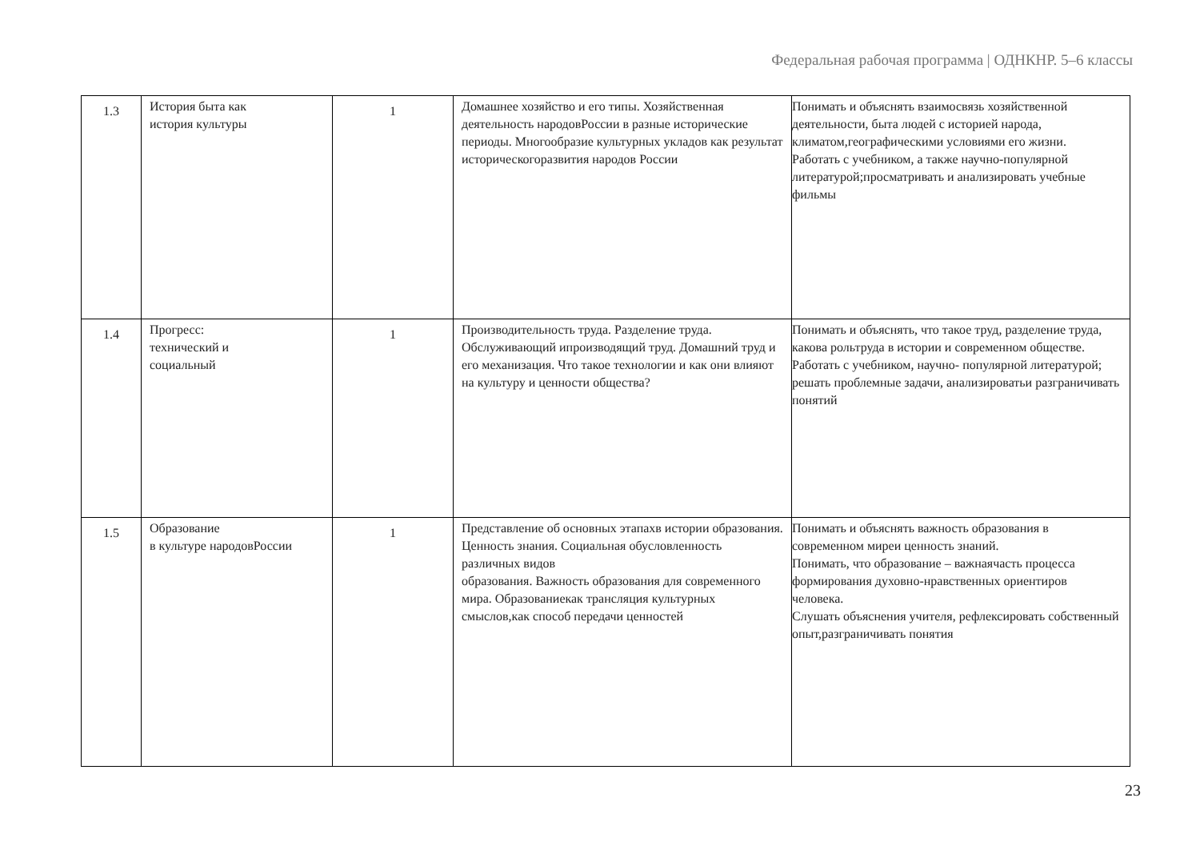Федеральная рабочая программа | ОДНКНР. 5–6 классы
| 1.3 | История быта как история культуры | 1 | Домашнее хозяйство и его типы. Хозяйственная деятельность народовРоссии в разные исторические периоды. Многообразие культурных укладов как результат историческогоразвития народов России | Понимать и объяснять взаимосвязь хозяйственной деятельности, быта людей с историей народа, климатом,географическими условиями его жизни. Работать с учебником, а также научно-популярной литературой;просматривать и анализировать учебные фильмы |
| 1.4 | Прогресс: технический и социальный | 1 | Производительность труда. Разделение труда. Обслуживающий ипроизводящий труд. Домашний труд и его механизация. Что такое технологии и как они влияют на культуру и ценности общества? | Понимать и объяснять, что такое труд, разделение труда, какова рольтруда в истории и современном обществе. Работать с учебником, научно- популярной литературой; решать проблемные задачи, анализироватьи разграничивать понятий |
| 1.5 | Образование в культуре народовРоссии | 1 | Представление об основных этапахв истории образования. Ценность знания. Социальная обусловленность различных видов образования. Важность образования для современного мира. Образованиекак трансляция культурных смыслов,как способ передачи ценностей | Понимать и объяснять важность образования в современном миреи ценность знаний. Понимать, что образование – важнаячасть процесса формирования духовно-нравственных ориентиров человека. Слушать объяснения учителя, рефлексировать собственный опыт,разграничивать понятия |
23